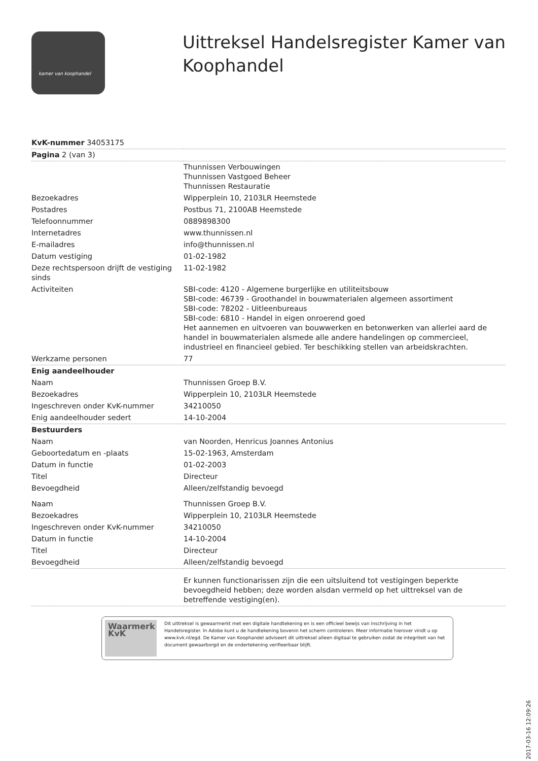kamer van koophandel
Uittreksel Handelsregister Kamer van Koophandel
| KvK-nummer 34053175 | |
| Pagina 2 (van 3) | |
| | Thunnissen Verbouwingen Thunnissen Vastgoed Beheer Thunnissen Restauratie |
| Bezoekadres | Wipperplein 10, 2103LR Heemstede |
| Postadres | Postbus 71, 2100AB Heemstede |
| Telefoonnummer | 0889898300 |
| Internetadres | www.thunnissen.nl |
| E-mailadres | info@thunnissen.nl |
| Datum vestiging | 01-02-1982 |
| Deze rechtspersoon drijft de vestiging sinds | 11-02-1982 |
| Activiteiten | SBI-code: 4120 - Algemene burgerlijke en utiliteitsbouw SBI-code: 46739 - Groothandel in bouwmaterialen algemeen assortiment SBI-code: 78202 - Uitleenbureaus SBI-code: 6810 - Handel in eigen onroerend goed Het aannemen en uitvoeren van bouwwerken en betonwerken van allerlei aard de handel in bouwmaterialen alsmede alle andere handelingen op commercieel, industrieel en financieel gebied. Ter beschikking stellen van arbeidskrachten. |
| Werkzame personen | 77 |
| Enig aandeelhouder | |
| Naam | Thunnissen Groep B.V. |
| Bezoekadres | Wipperplein 10, 2103LR Heemstede |
| Ingeschreven onder KvK-nummer | 34210050 |
| Enig aandeelhouder sedert | 14-10-2004 |
| Bestuurders | |
| Naam | van Noorden, Henricus Joannes Antonius |
| Geboortedatum en -plaats | 15-02-1963, Amsterdam |
| Datum in functie | 01-02-2003 |
| Titel | Directeur |
| Bevoegdheid | Alleen/zelfstandig bevoegd |
| Naam | Thunnissen Groep B.V. |
| Bezoekadres | Wipperplein 10, 2103LR Heemstede |
| Ingeschreven onder KvK-nummer | 34210050 |
| Datum in functie | 14-10-2004 |
| Titel | Directeur |
| Bevoegdheid | Alleen/zelfstandig bevoegd |
| | Er kunnen functionarissen zijn die een uitsluitend tot vestigingen beperkte bevoegdheid hebben; deze worden alsdan vermeld op het uittreksel van de betreffende vestiging(en). |
Waarmerk
KvK
Dit uittreksel is gewaarmerkt met een digitale handtekening en is een officieel bewijs van inschrijving in het Handelsregister. In Adobe kunt u de handtekening bovenin het scherm controleren. Meer informatie hierover vindt u op www.kvk.nl/egd. De Kamer van Koophandel adviseert dit uittreksel alleen digitaal te gebruiken zodat de integriteit van het document gewaarborgd en de ondertekening verifieerbaar blijft.
2017-03-16 12:09:26